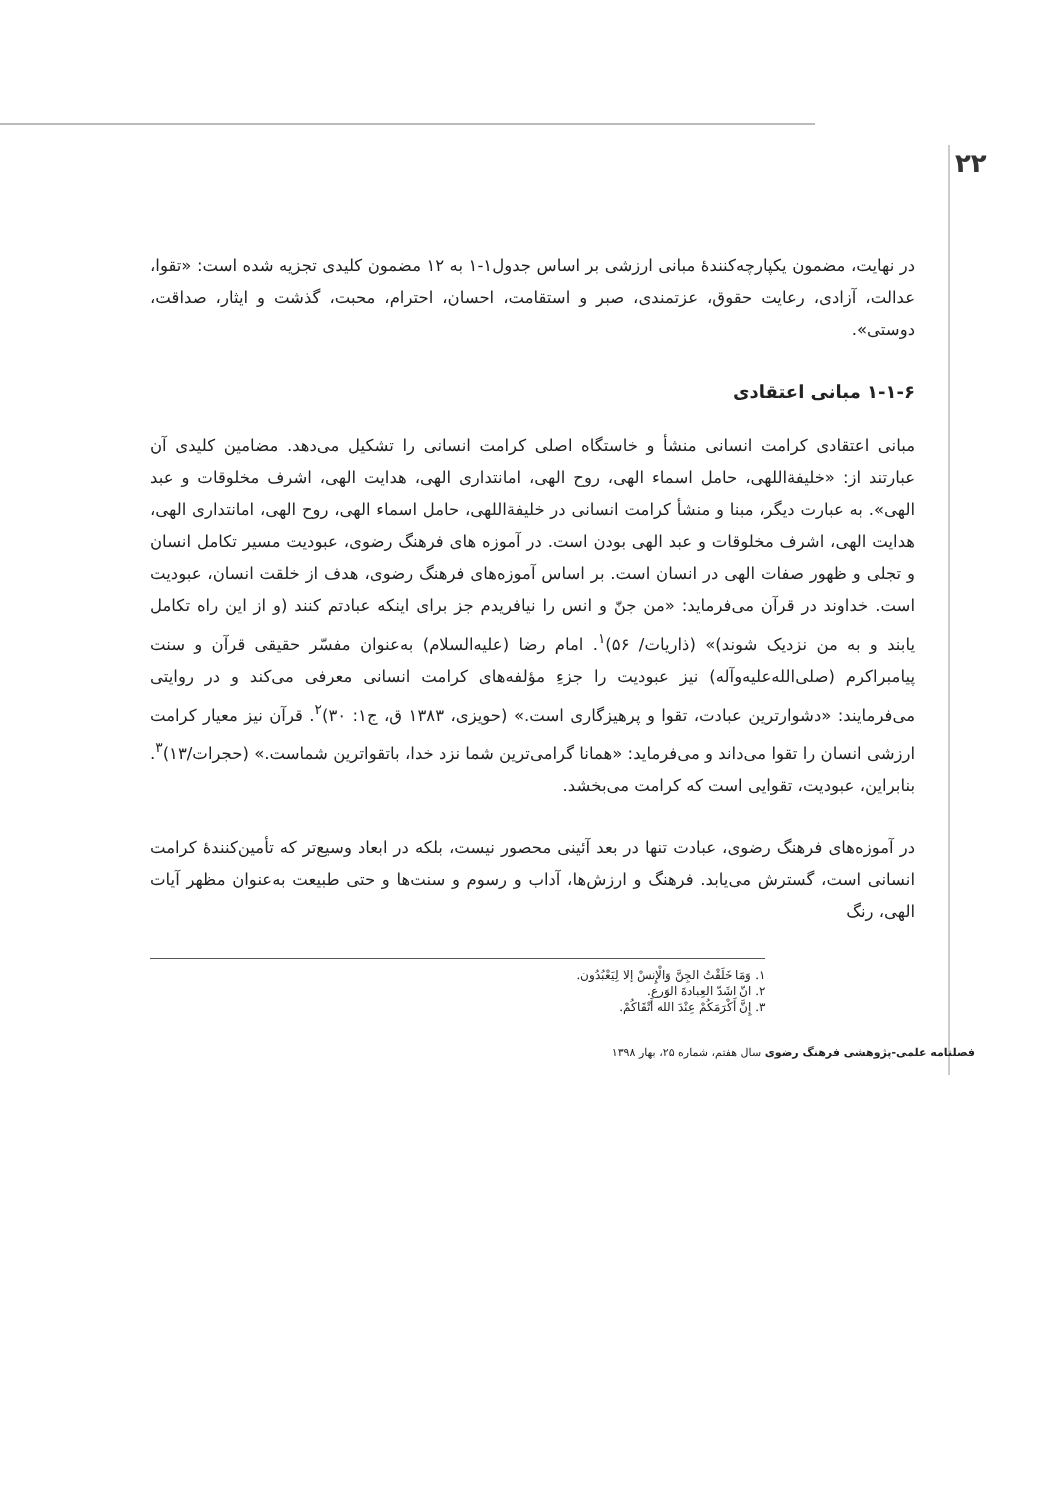۲۲
در نهایت، مضمون یکپارچه‌کنندۀ مبانی ارزشی بر اساس جدول۱-۱ به ۱۲ مضمون کلیدی تجزیه شده است: «تقوا، عدالت، آزادی، رعایت حقوق، عزتمندی، صبر و استقامت، احسان، احترام، محبت، گذشت و ایثار، صداقت، دوستی».
۱-۱-۶ مبانی اعتقادی
مبانی اعتقادی کرامت انسانی منشأ و خاستگاه اصلی کرامت انسانی را تشکیل می‌دهد. مضامین کلیدی آن عبارتند از: «خلیفةاللهی، حامل اسماء الهی، روح الهی، امانتداری الهی، هدایت الهی، اشرف مخلوقات و عبد الهی». به عبارت دیگر، مبنا و منشأ کرامت انسانی در خلیفةاللهی، حامل اسماء الهی، روح الهی، امانتداری الهی، هدایت الهی، اشرف مخلوقات و عبد الهی بودن است. در آموزه های فرهنگ رضوی، عبودیت مسیر تکامل انسان و تجلی و ظهور صفات الهی در انسان است. بر اساس آموزه‌های فرهنگ رضوی، هدف از خلقت انسان، عبودیت است. خداوند در قرآن می‌فرماید: «من جنّ و انس را نیافریدم جز برای اینکه عبادتم کنند (و از این راه تکامل یابند و به من نزدیک شوند)» (ذاریات/ ۵۶)<sup>۱</sup>. امام رضا (علیه‌السلام) به‌عنوان مفسّر حقیقی قرآن و سنت پیامبراکرم (صلی‌الله‌علیه‌وآله) نیز عبودیت را جزءِ مؤلفه‌های کرامت انسانی معرفی می‌کند و در روایتی می‌فرمایند: «دشوارترین عبادت، تقوا و پرهیزگاری است.» (حویزی، ۱۳۸۳ ق، ج۱: ۳۰)<sup>۲</sup>. قرآن نیز معیار کرامت ارزشی انسان را تقوا می‌داند و می‌فرماید: «همانا گرامی‌ترین شما نزد خدا، باتقواترین شماست.» (حجرات/۱۳)<sup>۳</sup>. بنابراین، عبودیت، تقوایی است که کرامت می‌بخشد.
در آموزه‌های فرهنگ رضوی، عبادت تنها در بعد آئینی محصور نیست، بلکه در ابعاد وسیع‌تر که تأمین‌کنندۀ کرامت انسانی است، گسترش می‌یابد. فرهنگ و ارزش‌ها، آداب و رسوم و سنت‌ها و حتی طبیعت به‌عنوان مظهر آیات الهی، رنگ
۱. وَمَا خَلَقْتُ الجِنَّ وَالْإِنسْ إلا لِيَعْبُدُون.
۲. انّ اشَدّ العِبادةَ الوَرع.
۳. إِنَّ أَكْرَمَكُمْ عِنْدَ الله أَتْقَاكُمْ.
فصلنامه علمی-پژوهشی فرهنگ رضوی سال هفتم، شماره ۲۵، بهار ۱۳۹۸